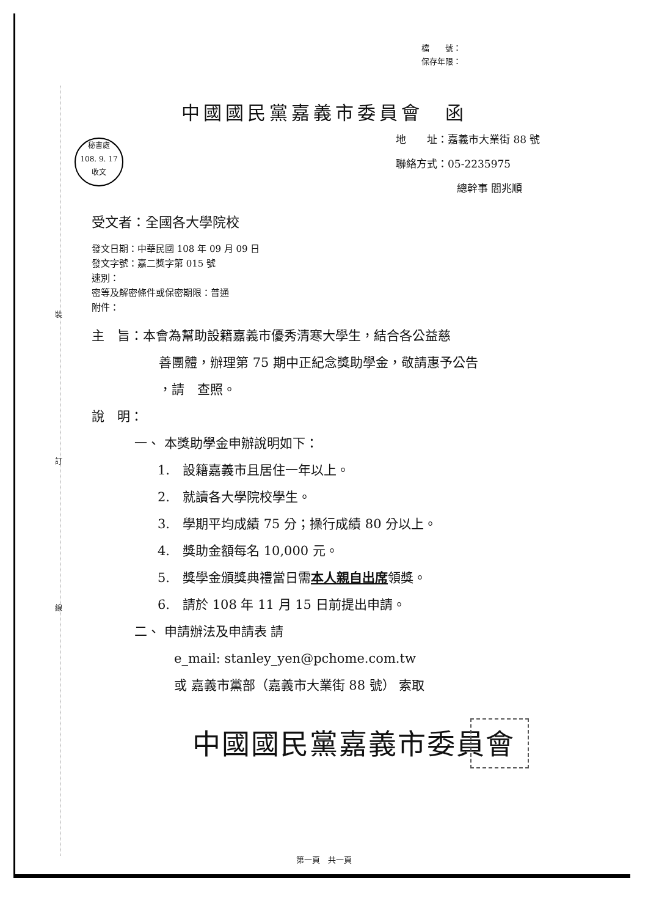裝
訂
線
檔　　號：
保存年限：
中國國民黨嘉義市委員會　函
地　　址：嘉義市大業街 88 號
聯絡方式：05-2235975
總幹事 閻兆順
秘書處
108. 9. 17
收文
受文者：全國各大學院校
發文日期：中華民國 108 年 09 月 09 日
發文字號：嘉二獎字第 015 號
速別：
密等及解密條件或保密期限：普通
附件：
主　旨：本會為幫助設籍嘉義市優秀清寒大學生，結合各公益慈
善團體，辦理第 75 期中正紀念獎助學金，敬請惠予公告
，請　查照。
說　明：
一、 本獎助學金申辦說明如下：
1.　設籍嘉義市且居住一年以上。
2.　就讀各大學院校學生。
3.　學期平均成績 75 分；操行成績 80 分以上。
4.　獎助金額每名 10,000 元。
5.　獎學金頒獎典禮當日需本人親自出席領獎。
6.　請於 108 年 11 月 15 日前提出申請。
二、 申請辦法及申請表 請
e_mail: stanley_yen@pchome.com.tw
或 嘉義市黨部（嘉義市大業街 88 號） 索取
中國國民黨嘉義市委員會
第一頁　共一頁